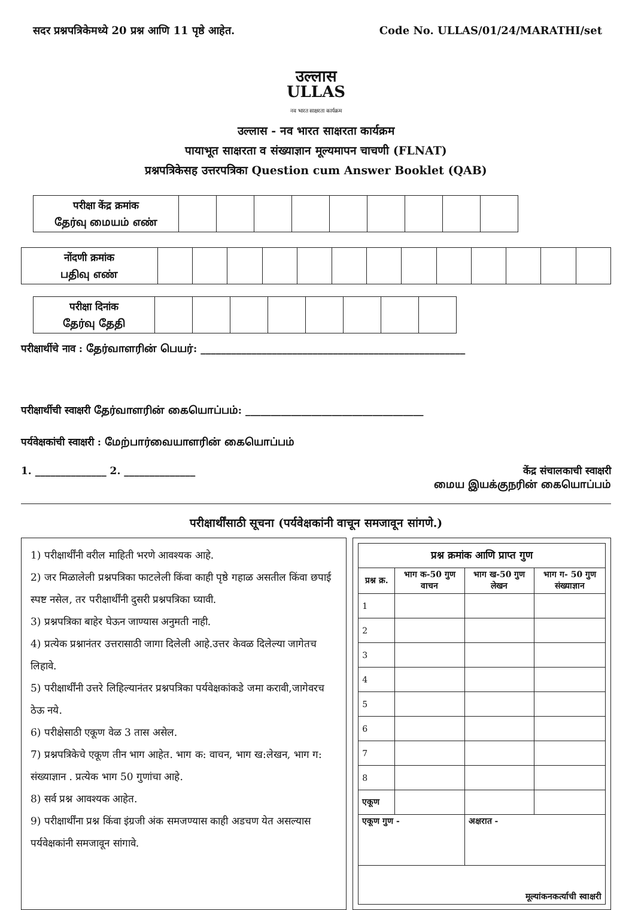सदर प्रश्नपत्रिकेमध्ये 20 प्रश्न आणि 11 पृष्ठे आहेत. Code No. ULLAS/01/24/MARATHI/set
उल्लास
ULLAS
नव भारत साक्षरता कार्यक्रम
उल्लास - नव भारत साक्षरता कार्यक्रम
पायाभूत साक्षरता व संख्याज्ञान मूल्यमापन चाचणी (FLNAT)
प्रश्नपत्रिकेसह उत्तरपत्रिका Question cum Answer Booklet (QAB)
| परीक्षा केंद्र क्रमांक தேர்வு மையம் எண் | | | | | | | | | |
| नोंदणी क्रमांक பதிவு எண் | | | | | | | | | | | | | |
| परीक्षा दिनांक தேர்வு தேதி | | | | | | | | |
परीक्षार्थीचे नाव : தேர்வாளரின் பெயர்: ____________________________________________________
परीक्षार्थीची स्वाक्षरी தேர்வாளரின் கையொப்பம்: ___________________________________
पर्यवेक्षकांची स्वाक्षरी : மேற்பார்வையாளரின் கையொப்பம்
1. ______________ 2. ______________ केंद्र संचालकाची स्वाक्षरी
மைய இயக்குநரின் கையொப்பம்
परीक्षार्थींसाठी सूचना (पर्यवेक्षकांनी वाचून समजावून सांगणे.)
1) परीक्षार्थींनी वरील माहिती भरणे आवश्यक आहे.
2) जर मिळालेली प्रश्नपत्रिका फाटलेली किंवा काही पृष्ठे गहाळ असतील किंवा छपाई स्पष्ट नसेल, तर परीक्षार्थींनी दुसरी प्रश्नपत्रिका घ्यावी.
3) प्रश्नपत्रिका बाहेर घेऊन जाण्यास अनुमती नाही.
4) प्रत्येक प्रश्नानंतर उत्तरासाठी जागा दिलेली आहे.उत्तर केवळ दिलेल्या जागेतच लिहावे.
5) परीक्षार्थींनी उत्तरे लिहिल्यानंतर प्रश्नपत्रिका पर्यवेक्षकांकडे जमा करावी,जागेवरच ठेऊ नये.
6) परीक्षेसाठी एकूण वेळ 3 तास असेल.
7) प्रश्नपत्रिकेचे एकूण तीन भाग आहेत. भाग क: वाचन, भाग ख:लेखन, भाग ग: संख्याज्ञान . प्रत्येक भाग 50 गुणांचा आहे.
8) सर्व प्रश्न आवश्यक आहेत.
9) परीक्षार्थींना प्रश्न किंवा इंग्रजी अंक समजण्यास काही अडचण येत असल्यास पर्यवेक्षकांनी समजावून सांगावे.
| प्रश्न क्रमांक आणि प्राप्त गुण | | | |
| --- | --- | --- | --- |
| प्रश्न क्र. | भाग क-50 गुण वाचन | भाग ख-50 गुण लेखन | भाग ग- 50 गुण संख्याज्ञान |
| 1 | | | |
| 2 | | | |
| 3 | | | |
| 4 | | | |
| 5 | | | |
| 6 | | | |
| 7 | | | |
| 8 | | | |
| एकूण | | | |
| एकूण गुण - | | अक्षरात - | |
| मूल्यांकनकर्त्याची स्वाक्षरी | | | |